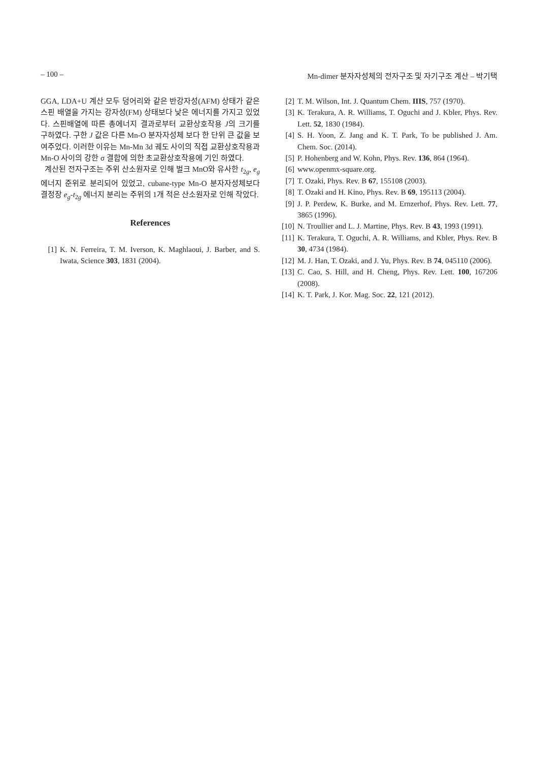– 100 – Mn-dimer 분자자성체의 전자구조 및 자기구조 계산 – 박기택
GGA, LDA+U 계산 모두 덩어리와 같은 반강자성(AFM) 상태가 같은 스핀 배열을 가지는 강자성(FM) 상태보다 낮은 에너지를 가지고 있었다. 스핀배열에 따른 총에너지 결과로부터 교환상호작용 J의 크기를 구하였다. 구한 J 값은 다른 Mn-O 분자자성체 보다 한 단위 큰 값을 보여주었다. 이러한 이유는 Mn-Mn 3d 궤도 사이의 직접 교환상호작용과 Mn-O 사이의 강한 σ 결합에 의한 초교환상호작용에 기인 하였다.
계산된 전자구조는 주위 산소원자로 인해 벌크 MnO와 유사한 t<sub>2g</sub>, e<sub>g</sub> 에너지 준위로 분리되어 있었고, cubane-type Mn-O 분자자성체보다 결정장 e<sub>g</sub>-t<sub>2g</sub> 에너지 분리는 주위의 1개 적은 산소원자로 인해 작았다.
References
[1] K. N. Ferreira, T. M. Iverson, K. Maghlaoui, J. Barber, and S. Iwata, Science 303, 1831 (2004).
[2] T. M. Wilson, Int. J. Quantum Chem. IIIS, 757 (1970).
[3] K. Terakura, A. R. Williams, T. Oguchi and J. Kbler, Phys. Rev. Lett. 52, 1830 (1984).
[4] S. H. Yoon, Z. Jang and K. T. Park, To be published J. Am. Chem. Soc. (2014).
[5] P. Hohenberg and W. Kohn, Phys. Rev. 136, 864 (1964).
[6] www.openmx-square.org.
[7] T. Ozaki, Phys. Rev. B 67, 155108 (2003).
[8] T. Ozaki and H. Kino, Phys. Rev. B 69, 195113 (2004).
[9] J. P. Perdew, K. Burke, and M. Ernzerhof, Phys. Rev. Lett. 77, 3865 (1996).
[10] N. Troullier and L. J. Martine, Phys. Rev. B 43, 1993 (1991).
[11] K. Terakura, T. Oguchi, A. R. Williams, and Kbler, Phys. Rev. B 30, 4734 (1984).
[12] M. J. Han, T. Ozaki, and J. Yu, Phys. Rev. B 74, 045110 (2006).
[13] C. Cao, S. Hill, and H. Cheng, Phys. Rev. Lett. 100, 167206 (2008).
[14] K. T. Park, J. Kor. Mag. Soc. 22, 121 (2012).